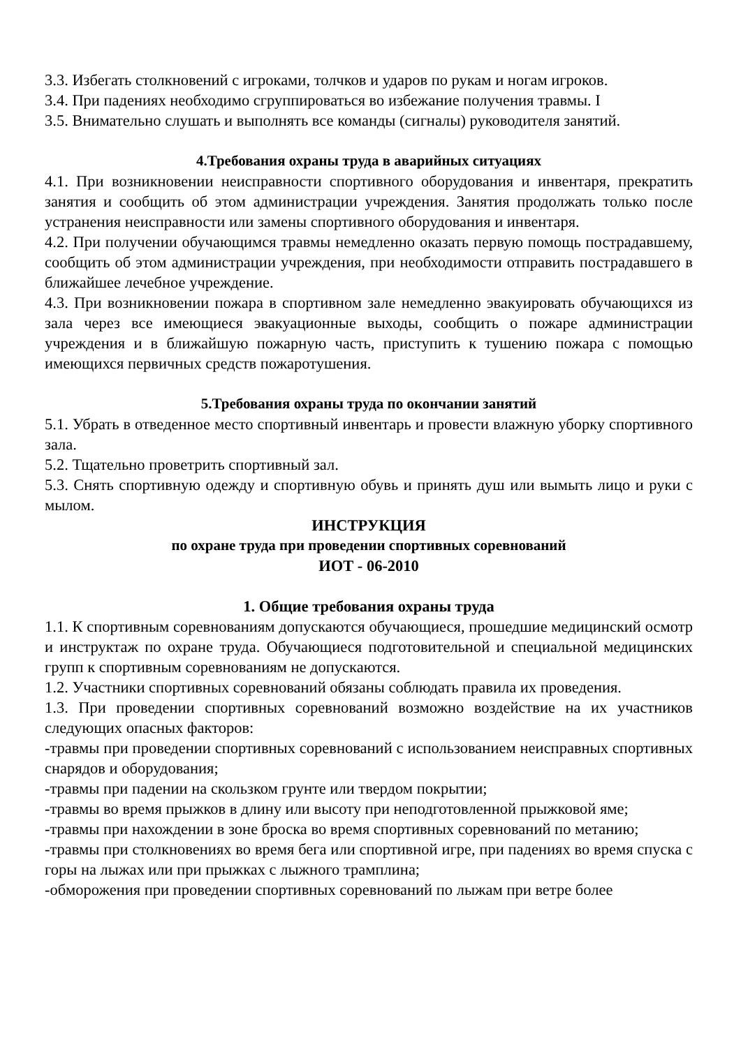3.3. Избегать столкновений с игроками, толчков и ударов по рукам и ногам игроков.
3.4. При падениях необходимо сгруппироваться во избежание получения травмы. I
3.5. Внимательно слушать и выполнять все команды (сигналы) руководителя занятий.
4.Требования охраны труда в аварийных ситуациях
4.1. При возникновении неисправности спортивного оборудования и инвентаря, прекратить занятия и сообщить об этом администрации учреждения. Занятия продолжать только после устранения неисправности или замены спортивного оборудования и инвентаря.
4.2. При получении обучающимся травмы немедленно оказать первую помощь пострадавшему, сообщить об этом администрации учреждения, при необходимости отправить пострадавшего в ближайшее лечебное учреждение.
4.3. При возникновении пожара в спортивном зале немедленно эвакуировать обучающихся из зала через все имеющиеся эвакуационные выходы, сообщить о пожаре администрации учреждения и в ближайшую пожарную часть, приступить к тушению пожара с помощью имеющихся первичных средств пожаротушения.
5.Требования охраны труда по окончании занятий
5.1. Убрать в отведенное место спортивный инвентарь и провести влажную уборку спортивного зала.
5.2. Тщательно проветрить спортивный зал.
5.3. Снять спортивную одежду и спортивную обувь и принять душ или вымыть лицо и руки с мылом.
ИНСТРУКЦИЯ
по охране труда при проведении спортивных соревнований
ИОТ - 06-2010
1. Общие требования охраны труда
1.1. К спортивным соревнованиям допускаются обучающиеся, прошедшие медицинский осмотр и инструктаж по охране труда. Обучающиеся подготовительной и специальной медицинских групп к спортивным соревнованиям не допускаются.
1.2. Участники спортивных соревнований обязаны соблюдать правила их проведения.
1.3. При проведении спортивных соревнований возможно воздействие на их участников следующих опасных факторов:
-травмы при проведении спортивных соревнований с использованием неисправных спортивных снарядов и оборудования;
-травмы при падении на скользком грунте или твердом покрытии;
-травмы во время прыжков в длину или высоту при неподготовленной прыжковой яме;
-травмы при нахождении в зоне броска во время спортивных соревнований по метанию;
-травмы при столкновениях во время бега или спортивной игре, при падениях во время спуска с горы на лыжах или при прыжках с лыжного трамплина;
-обморожения при проведении спортивных соревнований по лыжам при ветре более